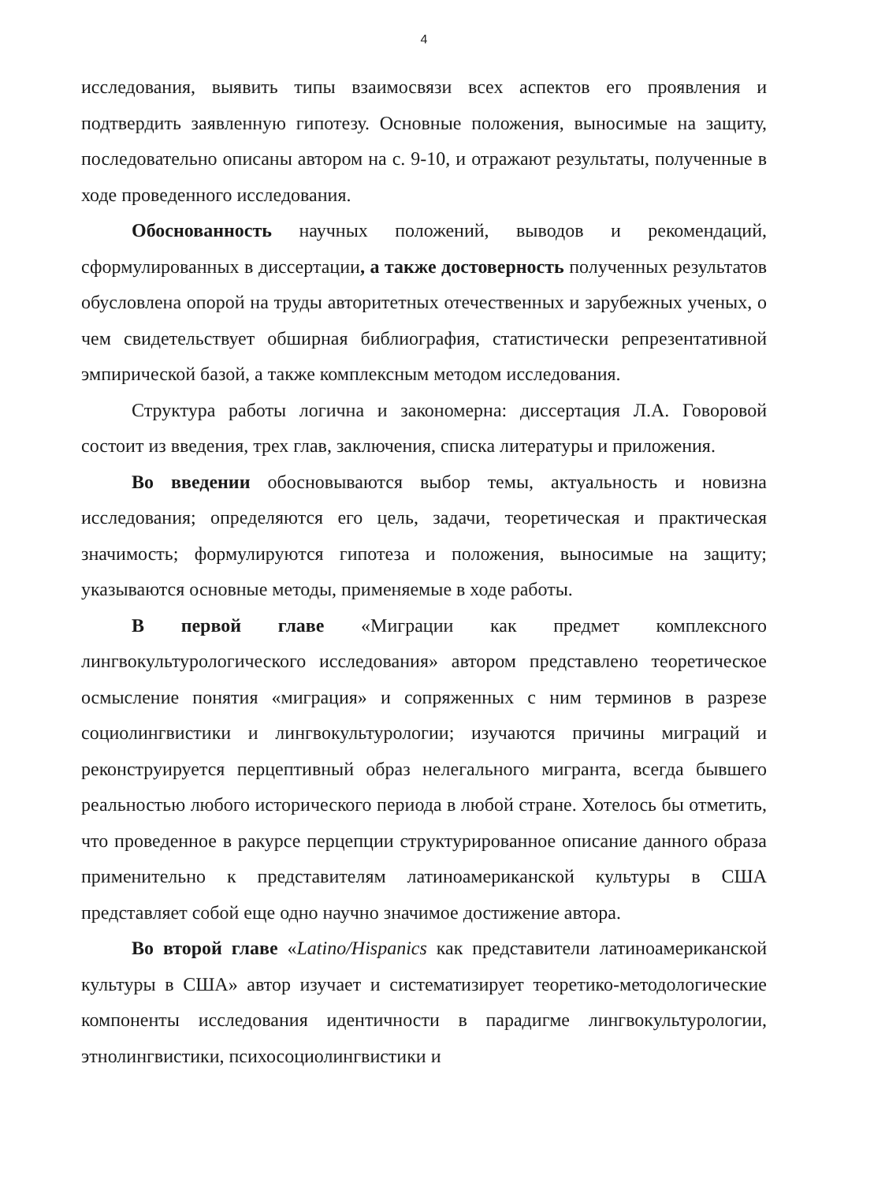4
исследования, выявить типы взаимосвязи всех аспектов его проявления и подтвердить заявленную гипотезу. Основные положения, выносимые на защиту, последовательно описаны автором на с. 9-10, и отражают результаты, полученные в ходе проведенного исследования.
Обоснованность научных положений, выводов и рекомендаций, сформулированных в диссертации, а также достоверность полученных результатов обусловлена опорой на труды авторитетных отечественных и зарубежных ученых, о чем свидетельствует обширная библиография, статистически репрезентативной эмпирической базой, а также комплексным методом исследования.
Структура работы логична и закономерна: диссертация Л.А. Говоровой состоит из введения, трех глав, заключения, списка литературы и приложения.
Во введении обосновываются выбор темы, актуальность и новизна исследования; определяются его цель, задачи, теоретическая и практическая значимость; формулируются гипотеза и положения, выносимые на защиту; указываются основные методы, применяемые в ходе работы.
В первой главе «Миграции как предмет комплексного лингвокультурологического исследования» автором представлено теоретическое осмысление понятия «миграция» и сопряженных с ним терминов в разрезе социолингвистики и лингвокультурологии; изучаются причины миграций и реконструируется перцептивный образ нелегального мигранта, всегда бывшего реальностью любого исторического периода в любой стране. Хотелось бы отметить, что проведенное в ракурсе перцепции структурированное описание данного образа применительно к представителям латиноамериканской культуры в США представляет собой еще одно научно значимое достижение автора.
Во второй главе «Latino/Hispanics как представители латиноамериканской культуры в США» автор изучает и систематизирует теоретико-методологические компоненты исследования идентичности в парадигме лингвокультурологии, этнолингвистики, психосоциолингвистики и